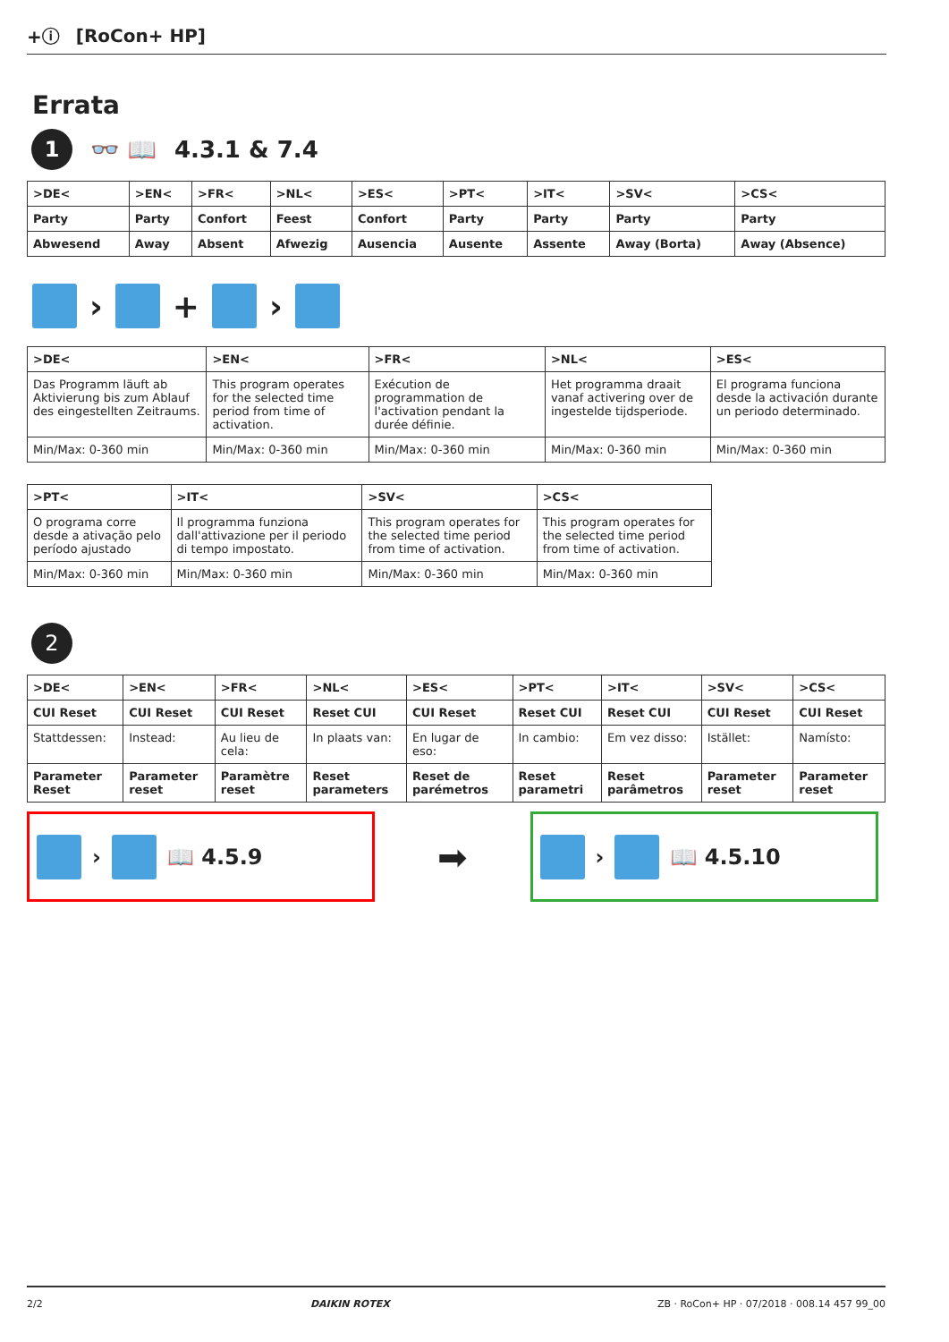+ⓘ [RoCon+ HP]
Errata
1 👓 📖 4.3.1 & 7.4
| >DE< | >EN< | >FR< | >NL< | >ES< | >PT< | >IT< | >SV< | >CS< |
| Party | Party | Confort | Feest | Confort | Party | Party | Party | Party |
| Abwesend | Away | Absent | Afwezig | Ausencia | Ausente | Assente | Away (Borta) | Away (Absence) |
› + ›
| >DE< | >EN< | >FR< | >NL< | >ES< |
| --- | --- | --- | --- | --- |
| Das Programm läuft ab Aktivierung bis zum Ablauf des eingestellten Zeitraums. | This program operates for the selected time period from time of activation. | Exécution de programmation de l'activation pendant la durée définie. | Het programma draait vanaf activering over de ingestelde tijdsperiode. | El programa funciona desde la activación durante un periodo determinado. |
| Min/Max: 0-360 min | Min/Max: 0-360 min | Min/Max: 0-360 min | Min/Max: 0-360 min | Min/Max: 0-360 min |
| >PT< | >IT< | >SV< | >CS< |
| --- | --- | --- | --- |
| O programa corre desde a ativação pelo período ajustado | Il programma funziona dall'attivazione per il periodo di tempo impostato. | This program operates for the selected time period from time of activation. | This program operates for the selected time period from time of activation. |
| Min/Max: 0-360 min | Min/Max: 0-360 min | Min/Max: 0-360 min | Min/Max: 0-360 min |
2
| >DE< | >EN< | >FR< | >NL< | >ES< | >PT< | >IT< | >SV< | >CS< |
| CUI Reset | CUI Reset | CUI Reset | Reset CUI | CUI Reset | Reset CUI | Reset CUI | CUI Reset | CUI Reset |
| Stattdessen: | Instead: | Au lieu de cela: | In plaats van: | En lugar de eso: | In cambio: | Em vez disso: | Istället: | Namísto: |
| Parameter Reset | Parameter reset | Paramètre reset | Reset parameters | Reset de parémetros | Reset parametri | Reset parâmetros | Parameter reset | Parameter reset |
› 📖 4.5.9
➡
› 📖 4.5.10
2/2 DAIKIN ROTEX ZB · RoCon+ HP · 07/2018 · 008.14 457 99_00